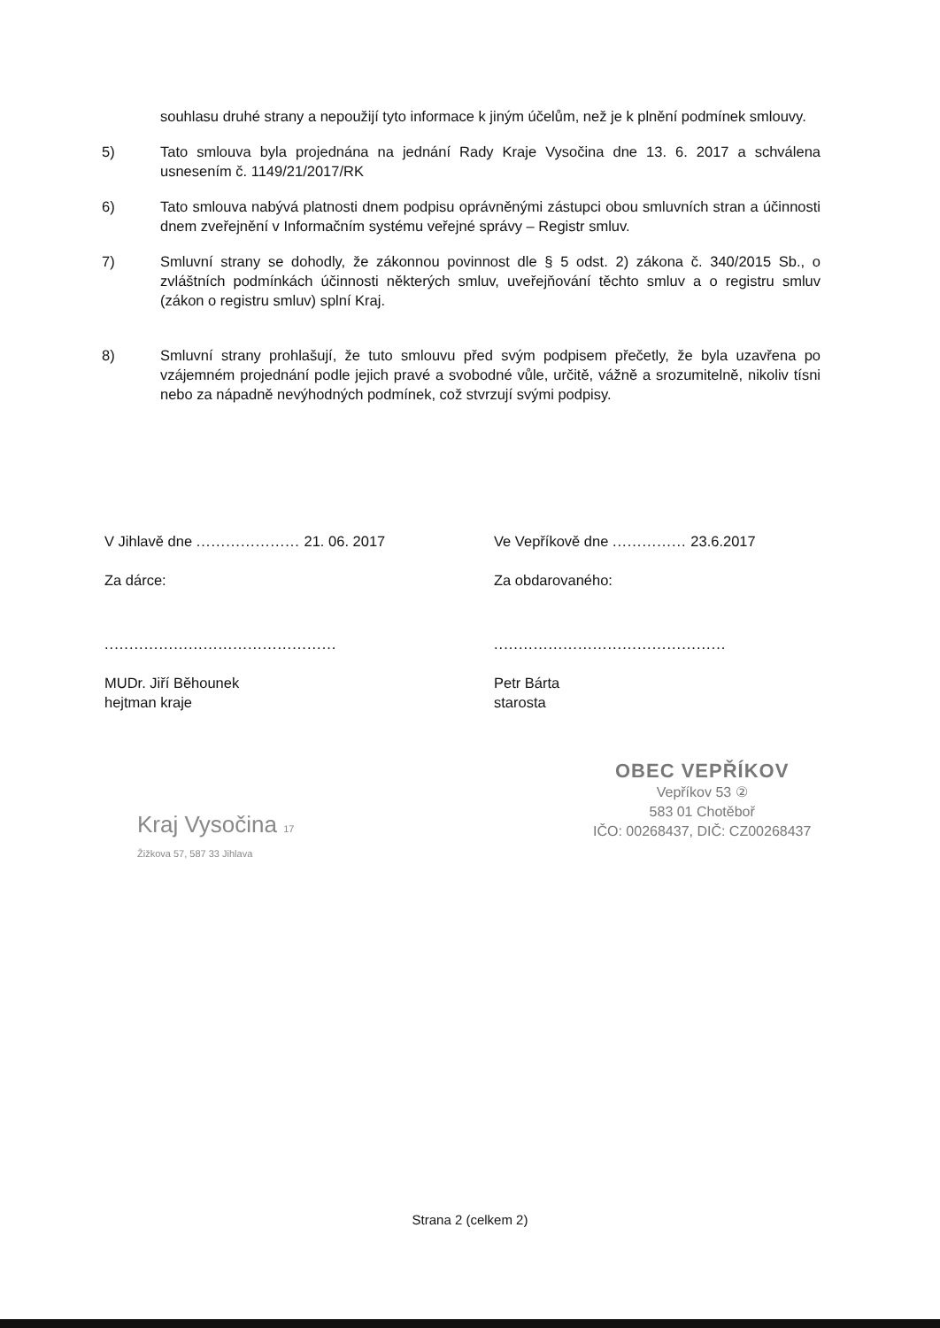souhlasu druhé strany a nepoužijí tyto informace k jiným účelům, než je k plnění podmínek smlouvy.
5) Tato smlouva byla projednána na jednání Rady Kraje Vysočina dne 13. 6. 2017 a schválena usnesením č. 1149/21/2017/RK
6) Tato smlouva nabývá platnosti dnem podpisu oprávněnými zástupci obou smluvních stran a účinnosti dnem zveřejnění v Informačním systému veřejné správy – Registr smluv.
7) Smluvní strany se dohodly, že zákonnou povinnost dle § 5 odst. 2) zákona č. 340/2015 Sb., o zvláštních podmínkách účinnosti některých smluv, uveřejňování těchto smluv a o registru smluv (zákon o registru smluv) splní Kraj.
8) Smluvní strany prohlašují, že tuto smlouvu před svým podpisem přečetly, že byla uzavřena po vzájemném projednání podle jejich pravé a svobodné vůle, určitě, vážně a srozumitelně, nikoliv tísni nebo za nápadně nevýhodných podmínek, což stvrzují svými podpisy.
V Jihlavě dne ..................... 21. 06. 2017
Za dárce:
...............................................
MUDr. Jiří Běhounek
hejtman kraje
Ve Vepříkově dne ............... 23.6.2017
Za obdarovaného:
...............................................
Petr Bárta
starosta
Kraj Vysočina 17
Žižkova 57, 587 33 Jihlava
OBEC VEPŘÍKOV
Vepříkov 53 ②
583 01 Chotěboř
IČO: 00268437, DIČ: CZ00268437
Strana 2 (celkem 2)